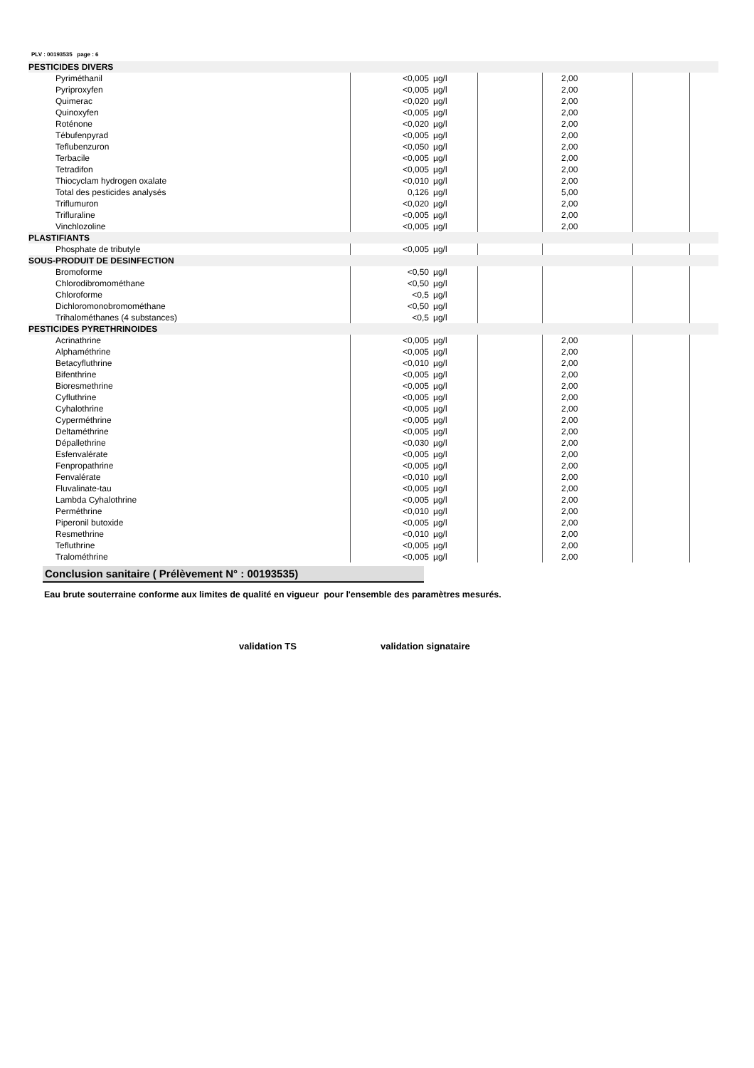PLV : 00193535 page : 6
| PESTICIDES DIVERS | | | | | | |
| Pyriméthanil | <0,005 | µg/l | | 2,00 | | |
| Pyriproxyfen | <0,005 | µg/l | | 2,00 | | |
| Quimerac | <0,020 | µg/l | | 2,00 | | |
| Quinoxyfen | <0,005 | µg/l | | 2,00 | | |
| Roténone | <0,020 | µg/l | | 2,00 | | |
| Tébufenpyrad | <0,005 | µg/l | | 2,00 | | |
| Teflubenzuron | <0,050 | µg/l | | 2,00 | | |
| Terbacile | <0,005 | µg/l | | 2,00 | | |
| Tetradifon | <0,005 | µg/l | | 2,00 | | |
| Thiocyclam hydrogen oxalate | <0,010 | µg/l | | 2,00 | | |
| Total des pesticides analysés | 0,126 | µg/l | | 5,00 | | |
| Triflumuron | <0,020 | µg/l | | 2,00 | | |
| Trifluraline | <0,005 | µg/l | | 2,00 | | |
| Vinchlozoline | <0,005 | µg/l | | 2,00 | | |
| PLASTIFIANTS | | | | | | |
| Phosphate de tributyle | <0,005 | µg/l | | | | |
| SOUS-PRODUIT DE DESINFECTION | | | | | | |
| Bromoforme | <0,50 | µg/l | | | | |
| Chlorodibromométhane | <0,50 | µg/l | | | | |
| Chloroforme | <0,5 | µg/l | | | | |
| Dichloromonobromométhane | <0,50 | µg/l | | | | |
| Trihalométhanes (4 substances) | <0,5 | µg/l | | | | |
| PESTICIDES PYRETHRINOIDES | | | | | | |
| Acrinathrine | <0,005 | µg/l | | 2,00 | | |
| Alphaméthrine | <0,005 | µg/l | | 2,00 | | |
| Betacyfluthrine | <0,010 | µg/l | | 2,00 | | |
| Bifenthrine | <0,005 | µg/l | | 2,00 | | |
| Bioresmethrine | <0,005 | µg/l | | 2,00 | | |
| Cyfluthrine | <0,005 | µg/l | | 2,00 | | |
| Cyhalothrine | <0,005 | µg/l | | 2,00 | | |
| Cyperméthrine | <0,005 | µg/l | | 2,00 | | |
| Deltaméthrine | <0,005 | µg/l | | 2,00 | | |
| Dépallethrine | <0,030 | µg/l | | 2,00 | | |
| Esfenvalérate | <0,005 | µg/l | | 2,00 | | |
| Fenpropathrine | <0,005 | µg/l | | 2,00 | | |
| Fenvalérate | <0,010 | µg/l | | 2,00 | | |
| Fluvalinate-tau | <0,005 | µg/l | | 2,00 | | |
| Lambda Cyhalothrine | <0,005 | µg/l | | 2,00 | | |
| Perméthrine | <0,010 | µg/l | | 2,00 | | |
| Piperonil butoxide | <0,005 | µg/l | | 2,00 | | |
| Resmethrine | <0,010 | µg/l | | 2,00 | | |
| Tefluthrine | <0,005 | µg/l | | 2,00 | | |
| Tralométhrine | <0,005 | µg/l | | 2,00 | | |
Conclusion sanitaire ( Prélèvement N° : 00193535)
Eau brute souterraine conforme aux limites de qualité en vigueur pour l'ensemble des paramètres mesurés.
validation TS validation signataire